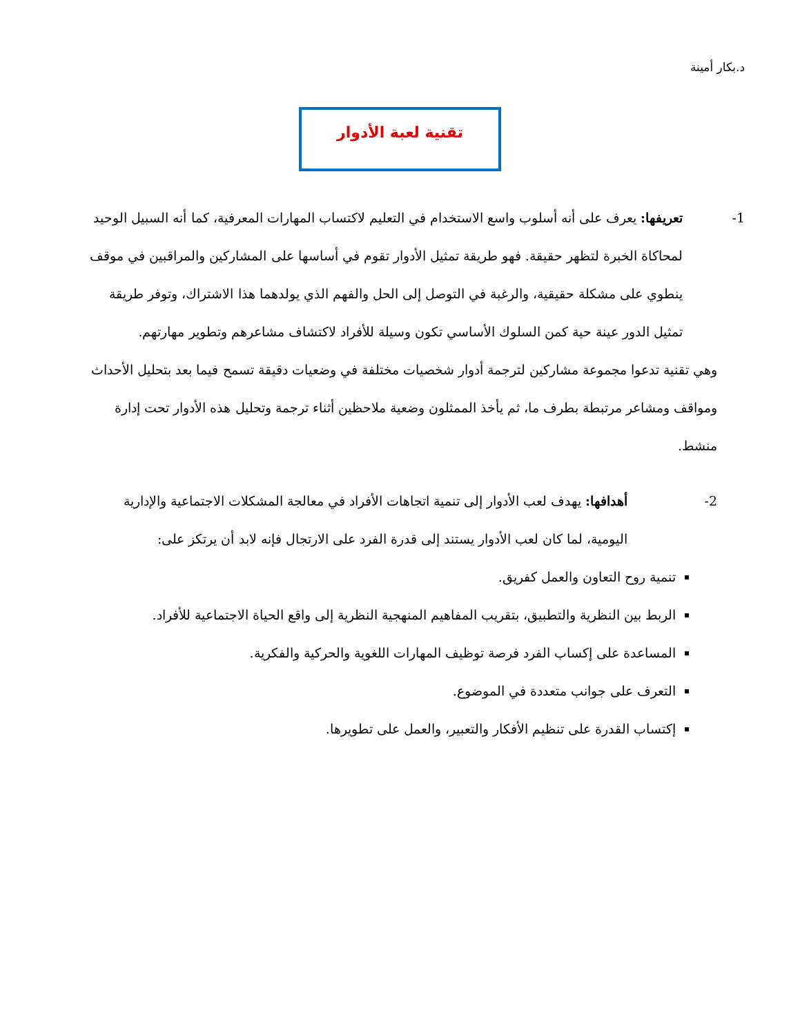د.بكار أمينة
تقنية لعبة الأدوار
1- تعريفها: يعرف على أنه أسلوب واسع الاستخدام في التعليم لاكتساب المهارات المعرفية، كما أنه السبيل الوحيد لمحاكاة الخبرة لتظهر حقيقة. فهو طريقة تمثيل الأدوار تقوم في أساسها على المشاركين والمراقبين في موقف ينطوي على مشكلة حقيقية، والرغبة في التوصل إلى الحل والفهم الذي يولدهما هذا الاشتراك، وتوفر طريقة تمثيل الدور عينة حية كمن السلوك الأساسي تكون وسيلة للأفراد لاكتشاف مشاعرهم وتطوير مهارتهم.
وهي تقنية تدعوا مجموعة مشاركين لترجمة أدوار شخصيات مختلفة في وضعيات دقيقة تسمح فيما بعد بتحليل الأحداث ومواقف ومشاعر مرتبطة بطرف ما، ثم يأخذ الممثلون وضعية ملاحظين أثناء ترجمة وتحليل هذه الأدوار تحت إدارة منشط.
2- أهدافها: يهدف لعب الأدوار إلى تنمية اتجاهات الأفراد في معالجة المشكلات الاجتماعية والإدارية اليومية، لما كان لعب الأدوار يستند إلى قدرة الفرد على الارتجال فإنه لابد أن يرتكز على:
تنمية روح التعاون والعمل كفريق.
الربط بين النظرية والتطبيق، بتقريب المفاهيم المنهجية النظرية إلى واقع الحياة الاجتماعية للأفراد.
المساعدة على إكساب الفرد فرصة توظيف المهارات اللغوية والحركية والفكرية.
التعرف على جوانب متعددة في الموضوع.
إكتساب القدرة على تنظيم الأفكار والتعبير، والعمل على تطويرها.